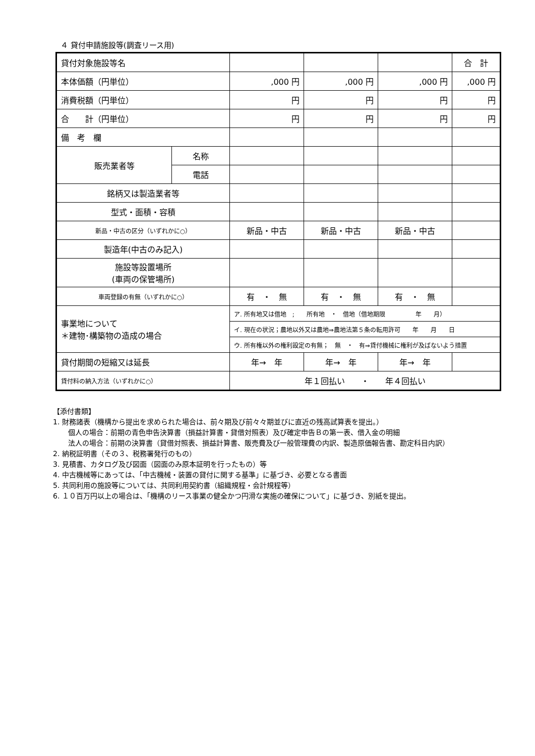４ 貸付申請施設等(調査リース用)
| 貸付対象施設等名 | | | | | 合 計 |
| 本体価額（円単位） | | ,000 円 | ,000 円 | ,000 円 | ,000 円 |
| 消費税額（円単位） | | 円 | 円 | 円 | 円 |
| 合 計（円単位） | | 円 | 円 | 円 | 円 |
| 備 考 欄 | | | | | |
| 販売業者等 | 名称 | | | | |
| | 電話 | | | | |
| 銘柄又は製造業者等 | | | | | |
| 型式・面積・容積 | | | | | |
| 新品・中古の区分（いずれかに○） | | 新品・中古 | 新品・中古 | 新品・中古 | |
| 製造年(中古のみ記入) | | | | | |
| 施設等設置場所 (車両の保管場所) | | | | | |
| 車両登録の有無（いずれかに○） | | 有 ・ 無 | 有 ・ 無 | 有 ・ 無 | |
| 事業地について ＊建物･構築物の造成の場合 | | ア. 所有地又は借地 ; 所有地 ・ 借地（借地期限 年 月） | | | |
| | | イ. 現在の状況；農地以外又は農地⇒農地法第５条の転用許可 年 月 日 | | | |
| | | ウ. 所有権以外の権利設定の有無； 無 ・ 有⇒貸付機械に権利が及ばないよう措置 | | | |
| 貸付期間の短縮又は延長 | | 年→ 年 | 年→ 年 | 年→ 年 | |
| 貸付料の納入方法（いずれかに○） | | 年１回払い ・ 年４回払い | | | |
【添付書類】
1. 財務諸表（機構から提出を求められた場合は、前々期及び前々々期並びに直近の残高試算表を提出。）
個人の場合：前期の青色申告決算書（損益計算書・貸借対照表）及び確定申告Ｂの第一表、借入金の明細
法人の場合：前期の決算書（貸借対照表、損益計算書、販売費及び一般管理費の内訳、製造原価報告書、勘定科目内訳）
2. 納税証明書（その３、税務署発行のもの）
3. 見積書、カタログ及び図面（図面のみ原本証明を行ったもの）等
4. 中古機械等にあっては、「中古機械・装置の貸付に関する基準」に基づき、必要となる書面
5. 共同利用の施設等については、共同利用契約書（組織規程・会計規程等）
6. １０百万円以上の場合は、「機構のリース事業の健全かつ円滑な実施の確保について」に基づき、別紙を提出。